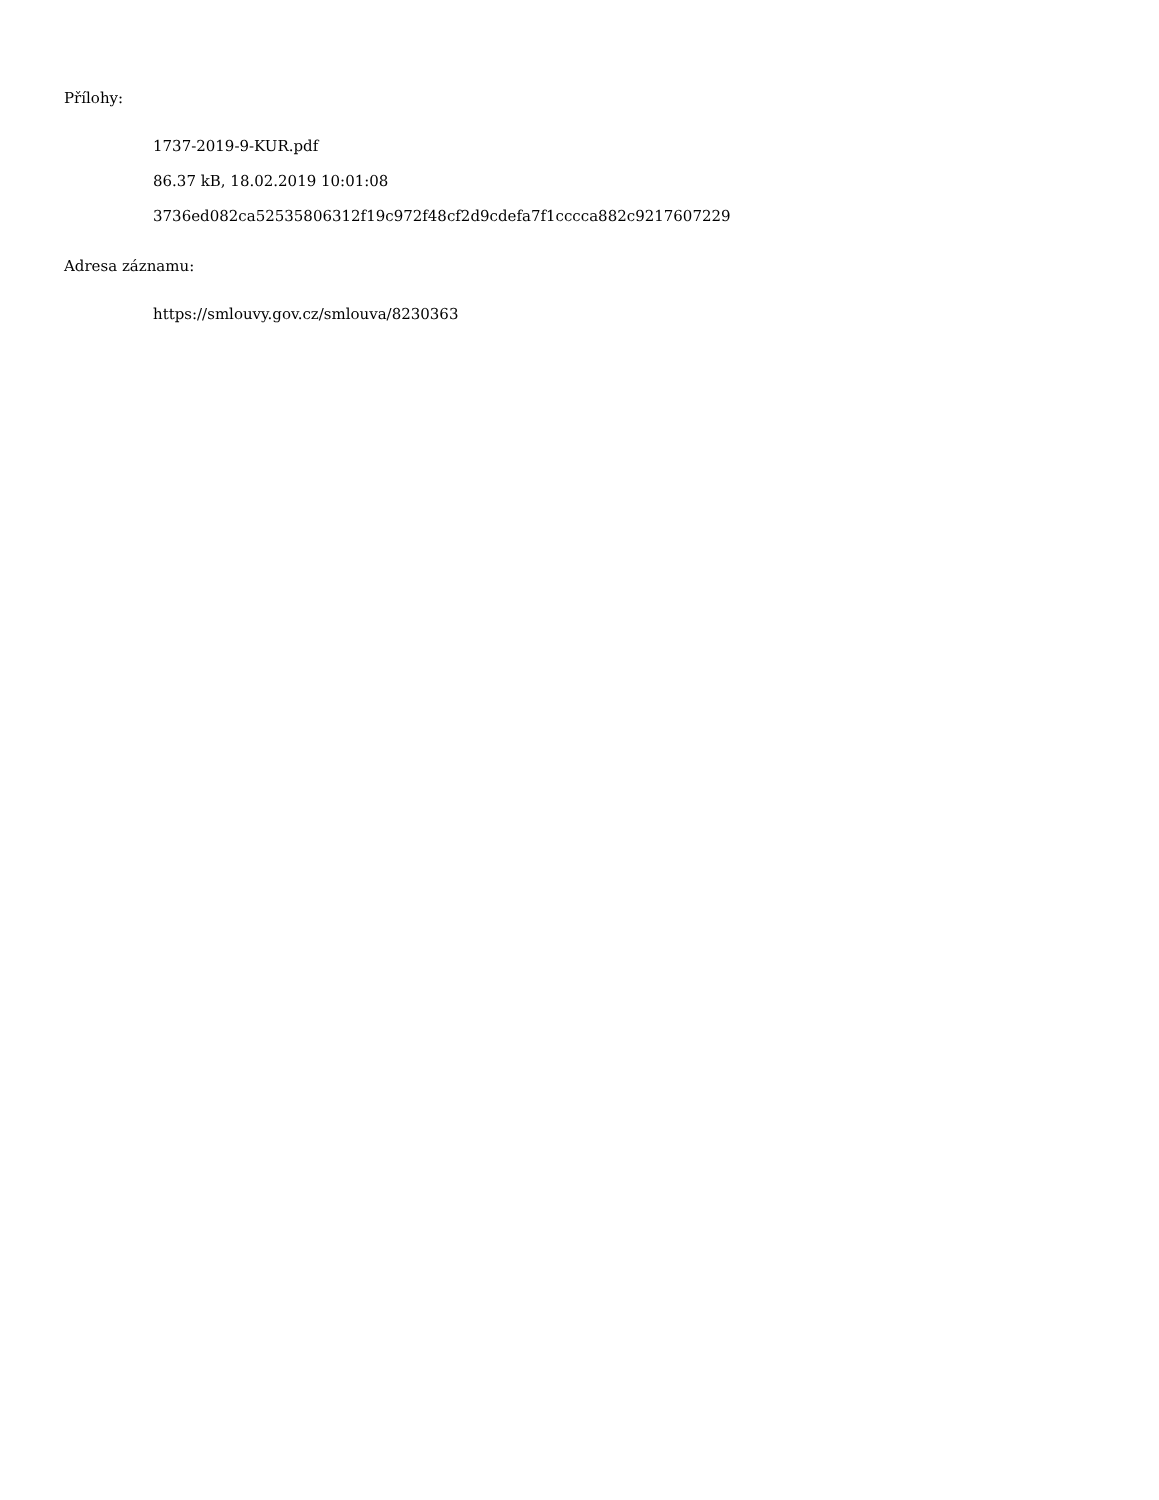Přílohy:
1737-2019-9-KUR.pdf
86.37 kB, 18.02.2019 10:01:08
3736ed082ca52535806312f19c972f48cf2d9cdefa7f1cccca882c9217607229
Adresa záznamu:
https://smlouvy.gov.cz/smlouva/8230363